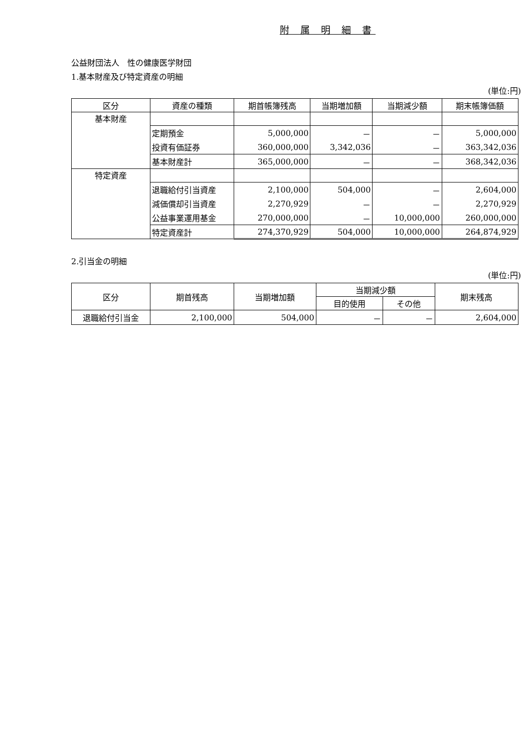附 属 明 細 書
公益財団法人　性の健康医学財団
1.基本財産及び特定資産の明細
(単位:円)
| 区分 | 資産の種類 | 期首帳簿残高 | 当期増加額 | 当期減少額 | 期末帳簿価額 |
| --- | --- | --- | --- | --- | --- |
| 基本財産 | | | | | |
| | 定期預金 | 5,000,000 | － | － | 5,000,000 |
| | 投資有価証券 | 360,000,000 | 3,342,036 | － | 363,342,036 |
| | 基本財産計 | 365,000,000 | － | － | 368,342,036 |
| 特定資産 | | | | | |
| | 退職給付引当資産 | 2,100,000 | 504,000 | － | 2,604,000 |
| | 減価償却引当資産 | 2,270,929 | － | － | 2,270,929 |
| | 公益事業運用基金 | 270,000,000 | － | 10,000,000 | 260,000,000 |
| | 特定資産計 | 274,370,929 | 504,000 | 10,000,000 | 264,874,929 |
2.引当金の明細
(単位:円)
| 区分 | 期首残高 | 当期増加額 | 当期減少額 | | 期末残高 |
| --- | --- | --- | --- | --- | --- |
| | | | 目的使用 | その他 | |
| 退職給付引当金 | 2,100,000 | 504,000 | － | － | 2,604,000 |